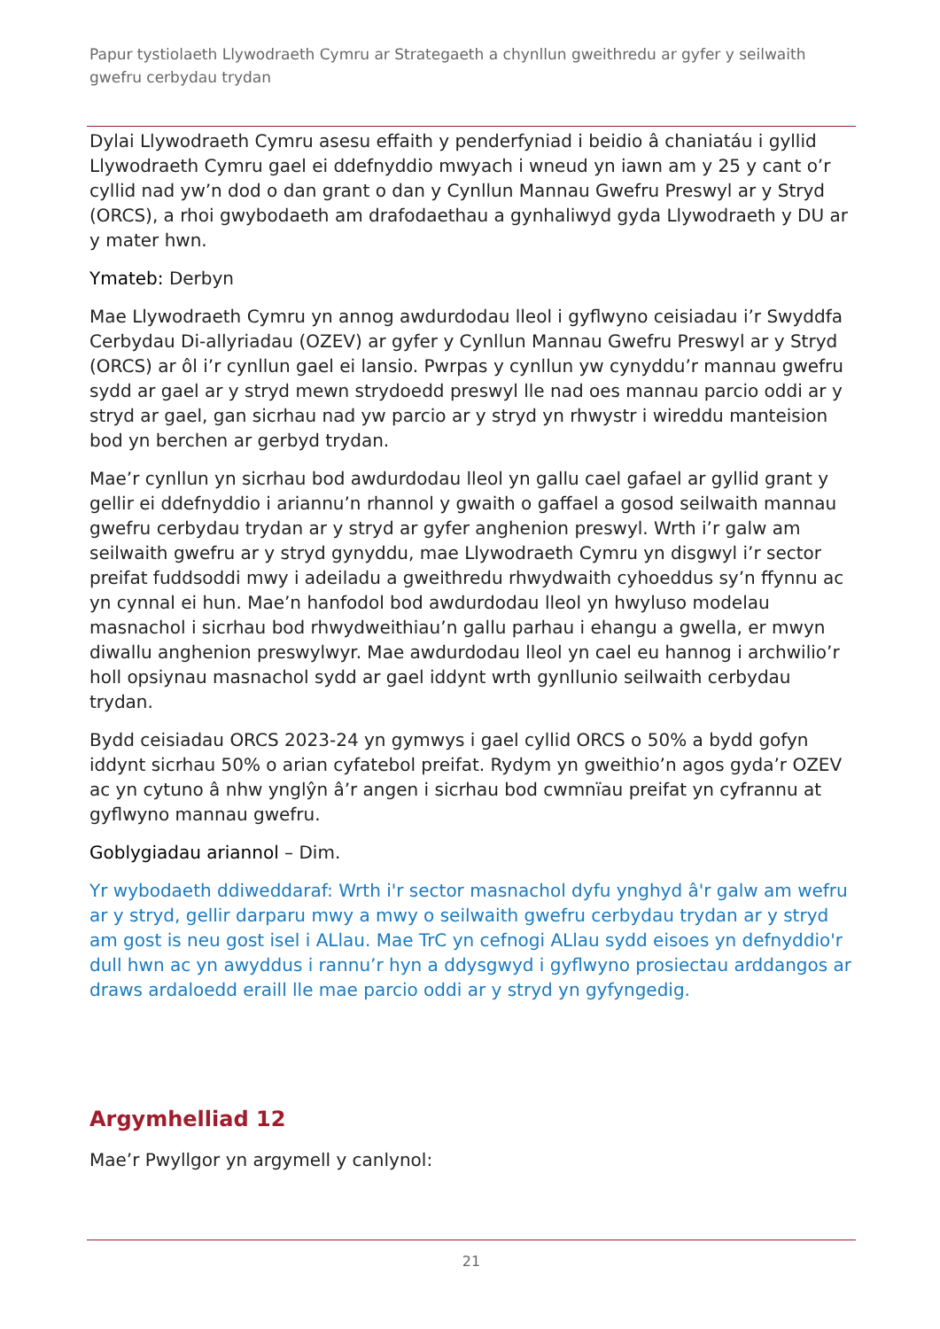Papur tystiolaeth Llywodraeth Cymru ar Strategaeth a chynllun gweithredu ar gyfer y seilwaith gwefru cerbydau trydan
Dylai Llywodraeth Cymru asesu effaith y penderfyniad i beidio â chaniatáu i gyllid Llywodraeth Cymru gael ei ddefnyddio mwyach i wneud yn iawn am y 25 y cant o’r cyllid nad yw’n dod o dan grant o dan y Cynllun Mannau Gwefru Preswyl ar y Stryd (ORCS), a rhoi gwybodaeth am drafodaethau a gynhaliwyd gyda Llywodraeth y DU ar y mater hwn.
Ymateb: Derbyn
Mae Llywodraeth Cymru yn annog awdurdodau lleol i gyflwyno ceisiadau i’r Swyddfa Cerbydau Di-allyriadau (OZEV) ar gyfer y Cynllun Mannau Gwefru Preswyl ar y Stryd (ORCS) ar ôl i’r cynllun gael ei lansio. Pwrpas y cynllun yw cynyddu’r mannau gwefru sydd ar gael ar y stryd mewn strydoedd preswyl lle nad oes mannau parcio oddi ar y stryd ar gael, gan sicrhau nad yw parcio ar y stryd yn rhwystr i wireddu manteision bod yn berchen ar gerbyd trydan.
Mae’r cynllun yn sicrhau bod awdurdodau lleol yn gallu cael gafael ar gyllid grant y gellir ei ddefnyddio i ariannu’n rhannol y gwaith o gaffael a gosod seilwaith mannau gwefru cerbydau trydan ar y stryd ar gyfer anghenion preswyl. Wrth i’r galw am seilwaith gwefru ar y stryd gynyddu, mae Llywodraeth Cymru yn disgwyl i’r sector preifat fuddsoddi mwy i adeiladu a gweithredu rhwydwaith cyhoeddus sy’n ffynnu ac yn cynnal ei hun. Mae’n hanfodol bod awdurdodau lleol yn hwyluso modelau masnachol i sicrhau bod rhwydweithiau’n gallu parhau i ehangu a gwella, er mwyn diwallu anghenion preswylwyr. Mae awdurdodau lleol yn cael eu hannog i archwilio’r holl opsiynau masnachol sydd ar gael iddynt wrth gynllunio seilwaith cerbydau trydan.
Bydd ceisiadau ORCS 2023-24 yn gymwys i gael cyllid ORCS o 50% a bydd gofyn iddynt sicrhau 50% o arian cyfatebol preifat. Rydym yn gweithio’n agos gyda’r OZEV ac yn cytuno â nhw ynglŷn â’r angen i sicrhau bod cwmnïau preifat yn cyfrannu at gyflwyno mannau gwefru.
Goblygiadau ariannol – Dim.
Yr wybodaeth ddiweddaraf: Wrth i'r sector masnachol dyfu ynghyd â'r galw am wefru ar y stryd, gellir darparu mwy a mwy o seilwaith gwefru cerbydau trydan ar y stryd am gost is neu gost isel i ALlau. Mae TrC yn cefnogi ALlau sydd eisoes yn defnyddio'r dull hwn ac yn awyddus i rannu’r hyn a ddysgwyd i gyflwyno prosiectau arddangos ar draws ardaloedd eraill lle mae parcio oddi ar y stryd yn gyfyngedig.
Argymhelliad 12
Mae’r Pwyllgor yn argymell y canlynol:
21